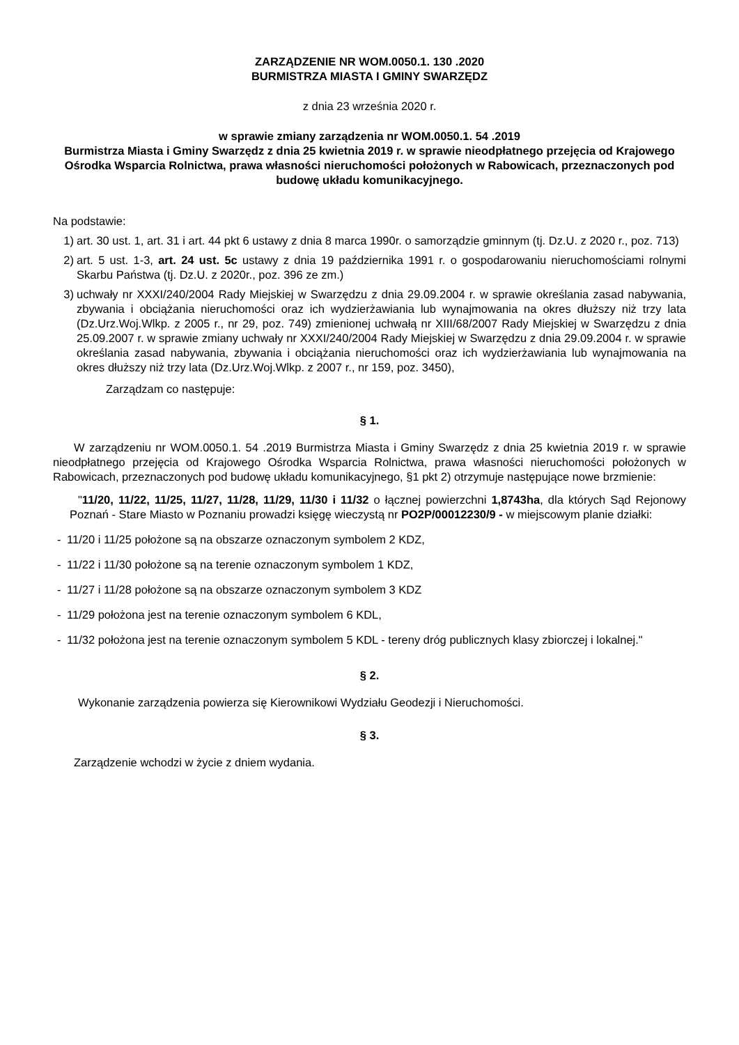ZARZĄDZENIE NR WOM.0050.1. 130 .2020
BURMISTRZA MIASTA I GMINY SWARZĘDZ
z dnia 23 września 2020 r.
w sprawie zmiany zarządzenia nr WOM.0050.1. 54 .2019
Burmistrza Miasta i Gminy Swarzędz z dnia 25 kwietnia 2019 r. w sprawie nieodpłatnego przejęcia od Krajowego Ośrodka Wsparcia Rolnictwa, prawa własności nieruchomości położonych w Rabowicach, przeznaczonych pod budowę układu komunikacyjnego.
Na podstawie:
1) art. 30 ust. 1, art. 31 i art. 44 pkt 6 ustawy z dnia 8 marca 1990r. o samorządzie gminnym (tj. Dz.U. z 2020 r., poz. 713)
2) art. 5 ust. 1-3, art. 24 ust. 5c ustawy z dnia 19 października 1991 r. o gospodarowaniu nieruchomościami rolnymi Skarbu Państwa (tj. Dz.U. z 2020r., poz. 396 ze zm.)
3) uchwały nr XXXI/240/2004 Rady Miejskiej w Swarzędzu z dnia 29.09.2004 r. w sprawie określania zasad nabywania, zbywania i obciążania nieruchomości oraz ich wydzierżawiania lub wynajmowania na okres dłuższy niż trzy lata (Dz.Urz.Woj.Wlkp. z 2005 r., nr 29, poz. 749) zmienionej uchwałą nr XIII/68/2007 Rady Miejskiej w Swarzędzu z dnia 25.09.2007 r. w sprawie zmiany uchwały nr XXXI/240/2004 Rady Miejskiej w Swarzędzu z dnia 29.09.2004 r. w sprawie określania zasad nabywania, zbywania i obciążania nieruchomości oraz ich wydzierżawiania lub wynajmowania na okres dłuższy niż trzy lata (Dz.Urz.Woj.Wlkp. z 2007 r., nr 159, poz. 3450),
Zarządzam co następuje:
§ 1.
W zarządzeniu nr WOM.0050.1. 54 .2019 Burmistrza Miasta i Gminy Swarzędz z dnia 25 kwietnia 2019 r. w sprawie nieodpłatnego przejęcia od Krajowego Ośrodka Wsparcia Rolnictwa, prawa własności nieruchomości położonych w Rabowicach, przeznaczonych pod budowę układu komunikacyjnego, §1 pkt 2) otrzymuje następujące nowe brzmienie:
"11/20, 11/22, 11/25, 11/27, 11/28, 11/29, 11/30 i 11/32 o łącznej powierzchni 1,8743ha, dla których Sąd Rejonowy Poznań - Stare Miasto w Poznaniu prowadzi księgę wieczystą nr PO2P/00012230/9 - w miejscowym planie działki:
- 11/20 i 11/25 położone są na obszarze oznaczonym symbolem 2 KDZ,
- 11/22 i 11/30 położone są na terenie oznaczonym symbolem 1 KDZ,
- 11/27 i 11/28 położone są na obszarze oznaczonym symbolem 3 KDZ
- 11/29 położona jest na terenie oznaczonym symbolem 6 KDL,
- 11/32 położona jest na terenie oznaczonym symbolem 5 KDL - tereny dróg publicznych klasy zbiorczej i lokalnej."
§ 2.
Wykonanie zarządzenia powierza się Kierownikowi Wydziału Geodezji i Nieruchomości.
§ 3.
Zarządzenie wchodzi w życie z dniem wydania.